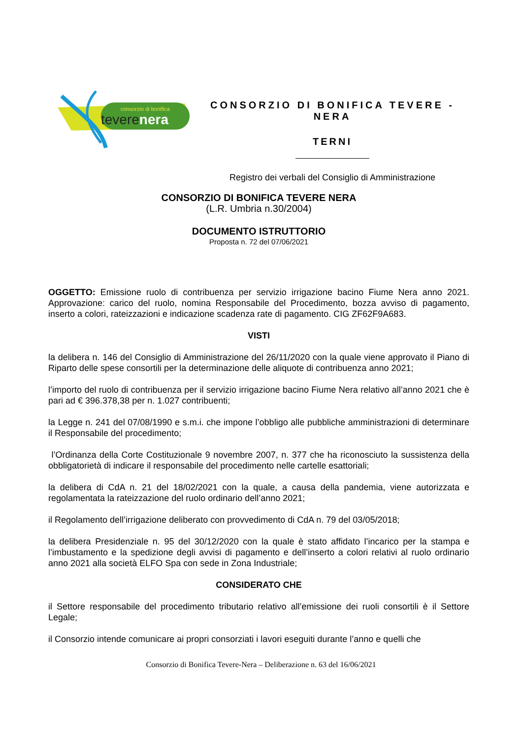consorzio di bonifica
teverenera
CONSORZIO DI BONIFICA TEVERE - NERA
TERNI
Registro dei verbali del Consiglio di Amministrazione
CONSORZIO DI BONIFICA TEVERE NERA
(L.R. Umbria n.30/2004)
DOCUMENTO ISTRUTTORIO
Proposta n. 72 del 07/06/2021
OGGETTO: Emissione ruolo di contribuenza per servizio irrigazione bacino Fiume Nera anno 2021. Approvazione: carico del ruolo, nomina Responsabile del Procedimento, bozza avviso di pagamento, inserto a colori, rateizzazioni e indicazione scadenza rate di pagamento. CIG ZF62F9A683.
VISTI
la delibera n. 146 del Consiglio di Amministrazione del 26/11/2020 con la quale viene approvato il Piano di Riparto delle spese consortili per la determinazione delle aliquote di contribuenza anno 2021;
l’importo del ruolo di contribuenza per il servizio irrigazione bacino Fiume Nera relativo all’anno 2021 che è pari ad € 396.378,38 per n. 1.027 contribuenti;
la Legge n. 241 del 07/08/1990 e s.m.i. che impone l’obbligo alle pubbliche amministrazioni di determinare il Responsabile del procedimento;
l’Ordinanza della Corte Costituzionale 9 novembre 2007, n. 377 che ha riconosciuto la sussistenza della obbligatorietà di indicare il responsabile del procedimento nelle cartelle esattoriali;
la delibera di CdA n. 21 del 18/02/2021 con la quale, a causa della pandemia, viene autorizzata e regolamentata la rateizzazione del ruolo ordinario dell’anno 2021;
il Regolamento dell’irrigazione deliberato con provvedimento di CdA n. 79 del 03/05/2018;
la delibera Presidenziale n. 95 del 30/12/2020 con la quale è stato affidato l’incarico per la stampa e l’imbustamento e la spedizione degli avvisi di pagamento e dell’inserto a colori relativi al ruolo ordinario anno 2021 alla società ELFO Spa con sede in Zona Industriale;
CONSIDERATO CHE
il Settore responsabile del procedimento tributario relativo all’emissione dei ruoli consortili è il Settore Legale;
il Consorzio intende comunicare ai propri consorziati i lavori eseguiti durante l’anno e quelli che
Consorzio di Bonifica Tevere-Nera – Deliberazione n. 63 del 16/06/2021